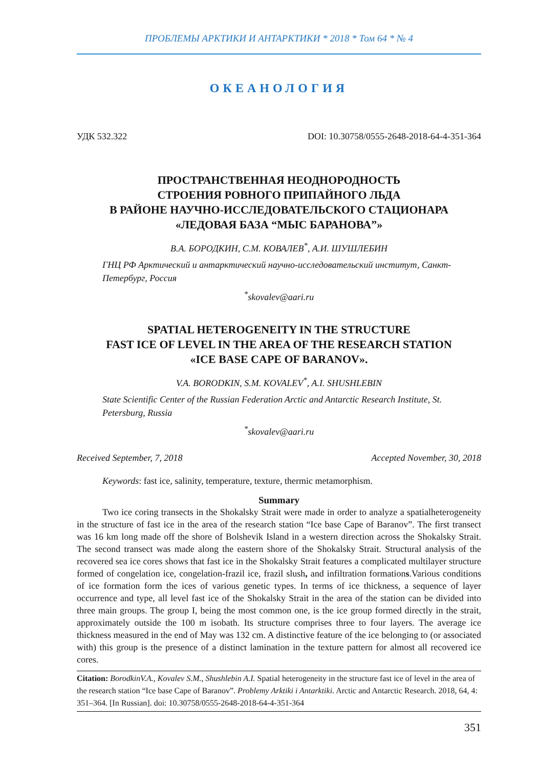ПРОБЛЕМЫ АРКТИКИ И АНТАРКТИКИ * 2018 * Том 64 * № 4
ОКЕАНОЛОГИЯ
УДК 532.322 DOI: 10.30758/0555-2648-2018-64-4-351-364
ПРОСТРАНСТВЕННАЯ НЕОДНОРОДНОСТЬ
СТРОЕНИЯ РОВНОГО ПРИПАЙНОГО ЛЬДА
В РАЙОНЕ НАУЧНО-ИССЛЕДОВАТЕЛЬСКОГО СТАЦИОНАРА
«ЛЕДОВАЯ БАЗА “МЫС БАРАНОВА”»
В.А. БОРОДКИН, С.М. КОВАЛЕВ<sup>*</sup>, А.И. ШУШЛЕБИН
ГНЦ РФ Арктический и антарктический научно-исследовательский институт, Санкт-Петербург, Россия
<sup>*</sup> skovalev@aari.ru
SPATIAL HETEROGENEITY IN THE STRUCTURE
FAST ICE OF LEVEL IN THE AREA OF THE RESEARCH STATION
«ICE BASE CAPE OF BARANOV».
V.A. BORODKIN, S.M. KOVALEV<sup>*</sup>, A.I. SHUSHLEBIN
State Scientific Center of the Russian Federation Arctic and Antarctic Research Institute, St. Petersburg, Russia
<sup>*</sup> skovalev@aari.ru
Received September, 7, 2018 Accepted November, 30, 2018
Keywords: fast ice, salinity, temperature, texture, thermic metamorphism.
Summary
Two ice coring transects in the Shokalsky Strait were made in order to analyze a spatialheterogeneity in the structure of fast ice in the area of the research station “Ice base Cape of Baranov”. The first transect was 16 km long made off the shore of Bolshevik Island in a western direction across the Shokalsky Strait. The second transect was made along the eastern shore of the Shokalsky Strait. Structural analysis of the recovered sea ice cores shows that fast ice in the Shokalsky Strait features a complicated multilayer structure formed of congelation ice, congelation-frazil ice, frazil slush, and infiltration formations.Various conditions of ice formation form the ices of various genetic types. In terms of ice thickness, a sequence of layer occurrence and type, all level fast ice of the Shokalsky Strait in the area of the station can be divided into three main groups. The group I, being the most common one, is the ice group formed directly in the strait, approximately outside the 100 m isobath. Its structure comprises three to four layers. The average ice thickness measured in the end of May was 132 cm. A distinctive feature of the ice belonging to (or associated with) this group is the presence of a distinct lamination in the texture pattern for almost all recovered ice cores.
Citation: BorodkinV.A., Kovalev S.M., Shushlebin A.I. Spatial heterogeneity in the structure fast ice of level in the area of the research station “Ice base Cape of Baranov”. Problemy Arktiki i Antarktiki. Arctic and Antarctic Research. 2018, 64, 4: 351–364. [In Russian]. doi: 10.30758/0555-2648-2018-64-4-351-364
351